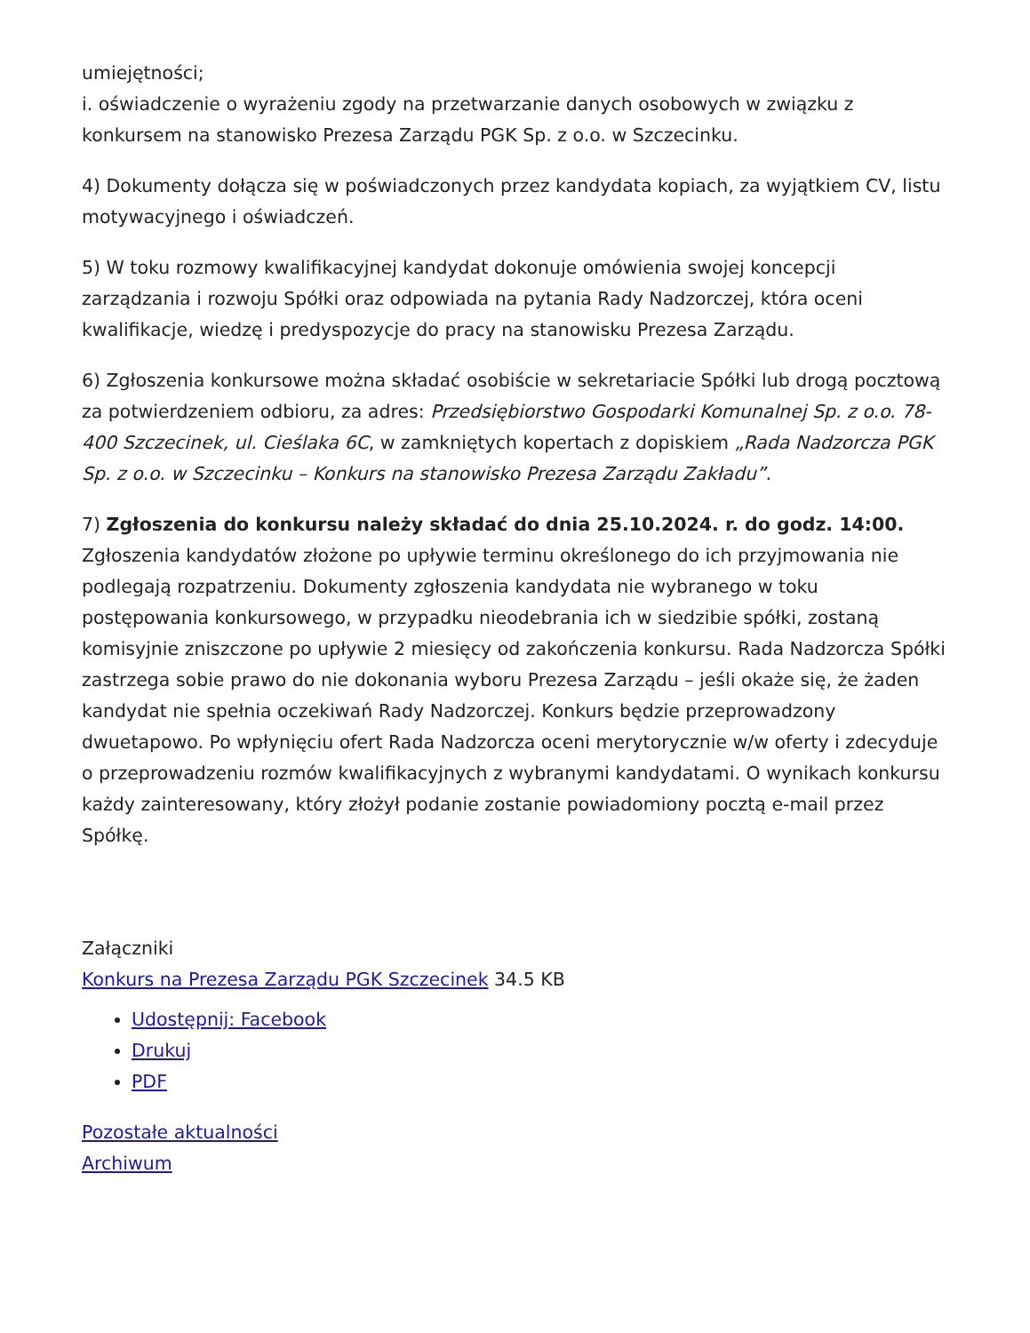umiejętności;
i. oświadczenie o wyrażeniu zgody na przetwarzanie danych osobowych w związku z konkursem na stanowisko Prezesa Zarządu PGK Sp. z o.o. w Szczecinku.
4) Dokumenty dołącza się w poświadczonych przez kandydata kopiach, za wyjątkiem CV, listu motywacyjnego i oświadczeń.
5) W toku rozmowy kwalifikacyjnej kandydat dokonuje omówienia swojej koncepcji zarządzania i rozwoju Spółki oraz odpowiada na pytania Rady Nadzorczej, która oceni kwalifikacje, wiedzę i predyspozycje do pracy na stanowisku Prezesa Zarządu.
6) Zgłoszenia konkursowe można składać osobiście w sekretariacie Spółki lub drogą pocztową za potwierdzeniem odbioru, za adres: Przedsiębiorstwo Gospodarki Komunalnej Sp. z o.o. 78-400 Szczecinek, ul. Cieślaka 6C, w zamkniętych kopertach z dopiskiem „Rada Nadzorcza PGK Sp. z o.o. w Szczecinku – Konkurs na stanowisko Prezesa Zarządu Zakładu”.
7) Zgłoszenia do konkursu należy składać do dnia 25.10.2024. r. do godz. 14:00. Zgłoszenia kandydatów złożone po upływie terminu określonego do ich przyjmowania nie podlegają rozpatrzeniu. Dokumenty zgłoszenia kandydata nie wybranego w toku postępowania konkursowego, w przypadku nieodebrania ich w siedzibie spółki, zostaną komisyjnie zniszczone po upływie 2 miesięcy od zakończenia konkursu. Rada Nadzorcza Spółki zastrzega sobie prawo do nie dokonania wyboru Prezesa Zarządu – jeśli okaże się, że żaden kandydat nie spełnia oczekiwań Rady Nadzorczej. Konkurs będzie przeprowadzony dwuetapowo. Po wpłynięciu ofert Rada Nadzorcza oceni merytorycznie w/w oferty i zdecyduje o przeprowadzeniu rozmów kwalifikacyjnych z wybranymi kandydatami. O wynikach konkursu każdy zainteresowany, który złożył podanie zostanie powiadomiony pocztą e-mail przez Spółkę.
Załączniki
Konkurs na Prezesa Zarządu PGK Szczecinek 34.5 KB
Udostępnij: Facebook
Drukuj
PDF
Pozostałe aktualności
Archiwum